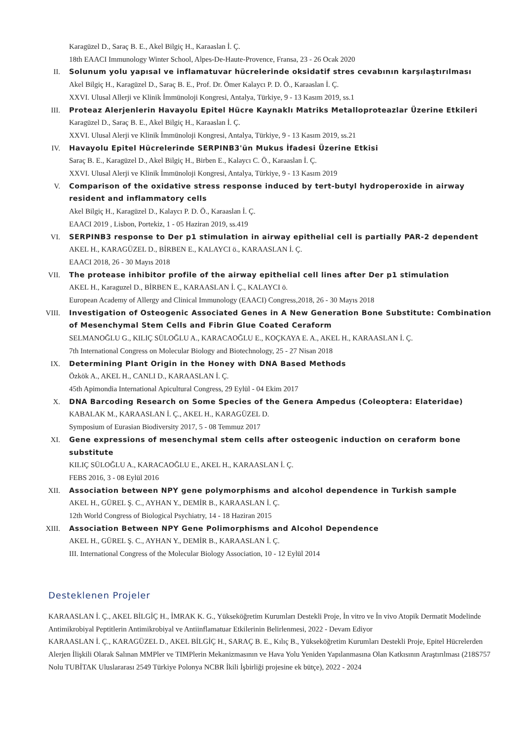Karagüzel D., Saraç B. E., Akel Bilgiç H., Karaaslan İ. Ç.
18th EAACI Immunology Winter School, Alpes-De-Haute-Provence, Fransa, 23 - 26 Ocak 2020
II. Solunum yolu yapısal ve inflamatuvar hücrelerinde oksidatif stres cevabının karşılaştırılması
Akel Bilgiç H., Karagüzel D., Saraç B. E., Prof. Dr. Ömer Kalaycı P. D. Ö., Karaaslan İ. Ç.
XXVI. Ulusal Allerji ve Klinik İmmünoloji Kongresi, Antalya, Türkiye, 9 - 13 Kasım 2019, ss.1
III. Proteaz Alerjenlerin Havayolu Epitel Hücre Kaynaklı Matriks Metalloproteazlar Üzerine Etkileri
Karagüzel D., Saraç B. E., Akel Bilgiç H., Karaaslan İ. Ç.
XXVI. Ulusal Alerji ve Klinik İmmünoloji Kongresi, Antalya, Türkiye, 9 - 13 Kasım 2019, ss.21
IV. Havayolu Epitel Hücrelerinde SERPINB3'ün Mukus İfadesi Üzerine Etkisi
Saraç B. E., Karagüzel D., Akel Bilgiç H., Birben E., Kalaycı C. Ö., Karaaslan İ. Ç.
XXVI. Ulusal Alerji ve Klinik İmmünoloji Kongresi, Antalya, Türkiye, 9 - 13 Kasım 2019
V. Comparison of the oxidative stress response induced by tert-butyl hydroperoxide in airway resident and inflammatory cells
Akel Bilgiç H., Karagüzel D., Kalaycı P. D. Ö., Karaaslan İ. Ç.
EAACI 2019 , Lisbon, Portekiz, 1 - 05 Haziran 2019, ss.419
VI. SERPINB3 response to Der p1 stimulation in airway epithelial cell is partially PAR-2 dependent
AKEL H., KARAGÜZEL D., BİRBEN E., KALAYCI ö., KARAASLAN İ. Ç.
EAACI 2018, 26 - 30 Mayıs 2018
VII. The protease inhibitor profile of the airway epithelial cell lines after Der p1 stimulation
AKEL H., Karaguzel D., BİRBEN E., KARAASLAN İ. Ç., KALAYCI ö.
European Academy of Allergy and Clinical Immunology (EAACI) Congress,2018, 26 - 30 Mayıs 2018
VIII.
Investigation of Osteogenic Associated Genes in A New Generation Bone Substitute: Combination of Mesenchymal Stem Cells and Fibrin Glue Coated Ceraform
SELMANOĞLU G., KILIÇ SÜLOĞLU A., KARACAOĞLU E., KOÇKAYA E. A., AKEL H., KARAASLAN İ. Ç.
7th International Congress on Molecular Biology and Biotechnology, 25 - 27 Nisan 2018
IX. Determining Plant Origin in the Honey with DNA Based Methods
Özkök A., AKEL H., CANLI D., KARAASLAN İ. Ç.
45th Apimondia International Apicultural Congress, 29 Eylül - 04 Ekim 2017
X. DNA Barcoding Research on Some Species of the Genera Ampedus (Coleoptera: Elateridae)
KABALAK M., KARAASLAN İ. Ç., AKEL H., KARAGÜZEL D.
Symposium of Eurasian Biodiversity 2017, 5 - 08 Temmuz 2017
XI. Gene expressions of mesenchymal stem cells after osteogenic induction on ceraform bone substitute
KILIÇ SÜLOĞLU A., KARACAOĞLU E., AKEL H., KARAASLAN İ. Ç.
FEBS 2016, 3 - 08 Eylül 2016
XII. Association between NPY gene polymorphisms and alcohol dependence in Turkish sample
AKEL H., GÜREL Ş. C., AYHAN Y., DEMİR B., KARAASLAN İ. Ç.
12th World Congress of Biological Psychiatry, 14 - 18 Haziran 2015
XIII.
Association Between NPY Gene Polimorphisms and Alcohol Dependence
AKEL H., GÜREL Ş. C., AYHAN Y., DEMİR B., KARAASLAN İ. Ç.
III. International Congress of the Molecular Biology Association, 10 - 12 Eylül 2014
Desteklenen Projeler
KARAASLAN İ. Ç., AKEL BİLGİÇ H., İMRAK K. G., Yükseköğretim Kurumları Destekli Proje, İn vitro ve İn vivo Atopik Dermatit Modelinde Antimikrobiyal Peptitlerin Antimikrobiyal ve Antiinflamatuar Etkilerinin Belirlenmesi, 2022 - Devam Ediyor
KARAASLAN İ. Ç., KARAGÜZEL D., AKEL BİLGİÇ H., SARAÇ B. E., Kılıç B., Yükseköğretim Kurumları Destekli Proje, Epitel Hücrelerden Alerjen İlişkili Olarak Salınan MMPler ve TIMPlerin Mekanizmasının ve Hava Yolu Yeniden Yapılanmasına Olan Katkısının Araştırılması (218S757 Nolu TUBİTAK Uluslararası 2549 Türkiye Polonya NCBR İkili İşbirliği projesine ek bütçe), 2022 - 2024